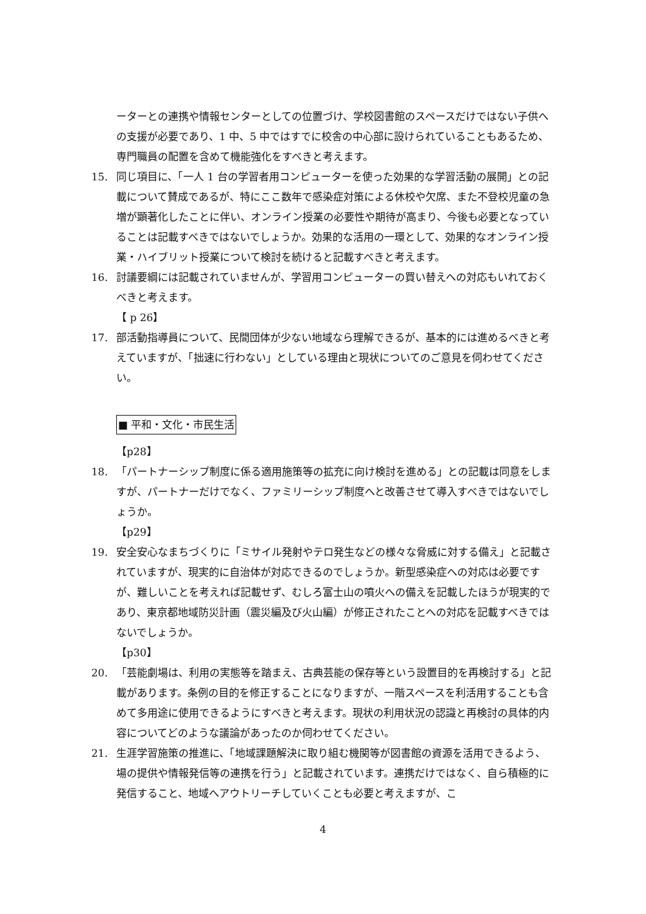ーターとの連携や情報センターとしての位置づけ、学校図書館のスペースだけではない子供への支援が必要であり、1 中、5 中ではすでに校舎の中心部に設けられていることもあるため、専門職員の配置を含めて機能強化をすべきと考えます。
15. 同じ項目に、「一人 1 台の学習者用コンピューターを使った効果的な学習活動の展開」との記載について賛成であるが、特にここ数年で感染症対策による休校や欠席、また不登校児童の急増が顕著化したことに伴い、オンライン授業の必要性や期待が高まり、今後も必要となっていることは記載すべきではないでしょうか。効果的な活用の一環として、効果的なオンライン授業・ハイブリット授業について検討を続けると記載すべきと考えます。
16. 討議要綱には記載されていませんが、学習用コンピューターの買い替えへの対応もいれておくべきと考えます。
【 p 26】
17. 部活動指導員について、民間団体が少ない地域なら理解できるが、基本的には進めるべきと考えていますが、「拙速に行わない」としている理由と現状についてのご意見を伺わせてください。
■ 平和・文化・市民生活
【p28】
18. 「パートナーシップ制度に係る適用施策等の拡充に向け検討を進める」との記載は同意をしますが、パートナーだけでなく、ファミリーシップ制度へと改善させて導入すべきではないでしょうか。
【p29】
19. 安全安心なまちづくりに「ミサイル発射やテロ発生などの様々な脅威に対する備え」と記載されていますが、現実的に自治体が対応できるのでしょうか。新型感染症への対応は必要ですが、難しいことを考えれば記載せず、むしろ富士山の噴火への備えを記載したほうが現実的であり、東京都地域防災計画（震災編及び火山編）が修正されたことへの対応を記載すべきではないでしょうか。
【p30】
20. 「芸能劇場は、利用の実態等を踏まえ、古典芸能の保存等という設置目的を再検討する」と記載があります。条例の目的を修正することになりますが、一階スペースを利活用することも含めて多用途に使用できるようにすべきと考えます。現状の利用状況の認識と再検討の具体的内容についてどのような議論があったのか伺わせてください。
21. 生涯学習施策の推進に、「地域課題解決に取り組む機関等が図書館の資源を活用できるよう、場の提供や情報発信等の連携を行う」と記載されています。連携だけではなく、自ら積極的に発信すること、地域へアウトリーチしていくことも必要と考えますが、こ
4